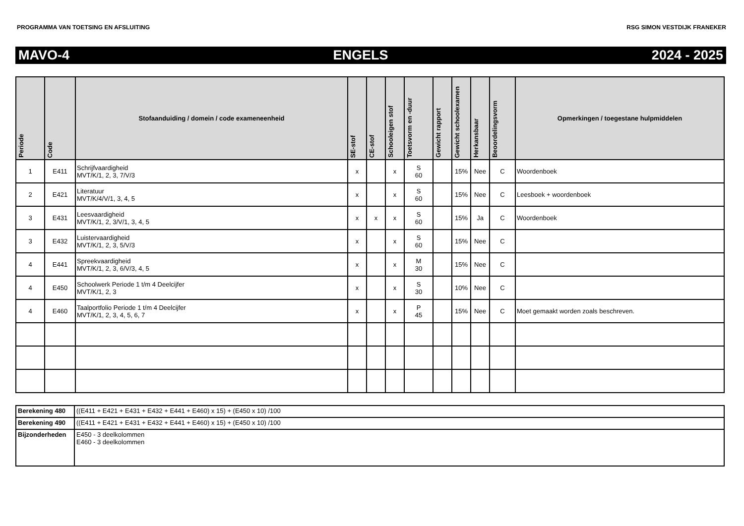PROGRAMMA VAN TOETSING EN AFSLUITING RSG SIMON VESTDIJK FRANEKER
MAVO-4 ENGELS 2024 - 2025
| Periode | Code | Stofaanduiding / domein / code exameneenheid | SE-stof | CE-stof | Schooleigen stof | Toetsvorm en -duur | Gewicht rapport | Gewicht schoolexamen | Herkansbaar | Beoordelingsvorm | Opmerkingen / toegestane hulpmiddelen |
| --- | --- | --- | --- | --- | --- | --- | --- | --- | --- | --- | --- |
| 1 | E411 | Schrijfvaardigheid MVT/K/1, 2, 3, 7/V/3 | x | | x | S 60 | | 15% | Nee | C | Woordenboek |
| 2 | E421 | Literatuur MVT/K/4/V/1, 3, 4, 5 | x | | x | S 60 | | 15% | Nee | C | Leesboek + woordenboek |
| 3 | E431 | Leesvaardigheid MVT/K/1, 2, 3/V/1, 3, 4, 5 | x | x | x | S 60 | | 15% | Ja | C | Woordenboek |
| 3 | E432 | Luistervaardigheid MVT/K/1, 2, 3, 5/V/3 | x | | x | S 60 | | 15% | Nee | C | |
| 4 | E441 | Spreekvaardigheid MVT/K/1, 2, 3, 6/V/3, 4, 5 | x | | x | M 30 | | 15% | Nee | C | |
| 4 | E450 | Schoolwerk Periode 1 t/m 4 Deelcijfer MVT/K/1, 2, 3 | x | | x | S 30 | | 10% | Nee | C | |
| 4 | E460 | Taalportfolio Periode 1 t/m 4 Deelcijfer MVT/K/1, 2, 3, 4, 5, 6, 7 | x | | x | P 45 | | 15% | Nee | C | Moet gemaakt worden zoals beschreven. |
| Berekening 480 | ((E411 + E421 + E431 + E432 + E441 + E460) x 15) + (E450 x 10) /100 |
| Berekening 490 | ((E411 + E421 + E431 + E432 + E441 + E460) x 15) + (E450 x 10) /100 |
| Bijzonderheden | E450 - 3 deelkolommen E460 - 3 deelkolommen |